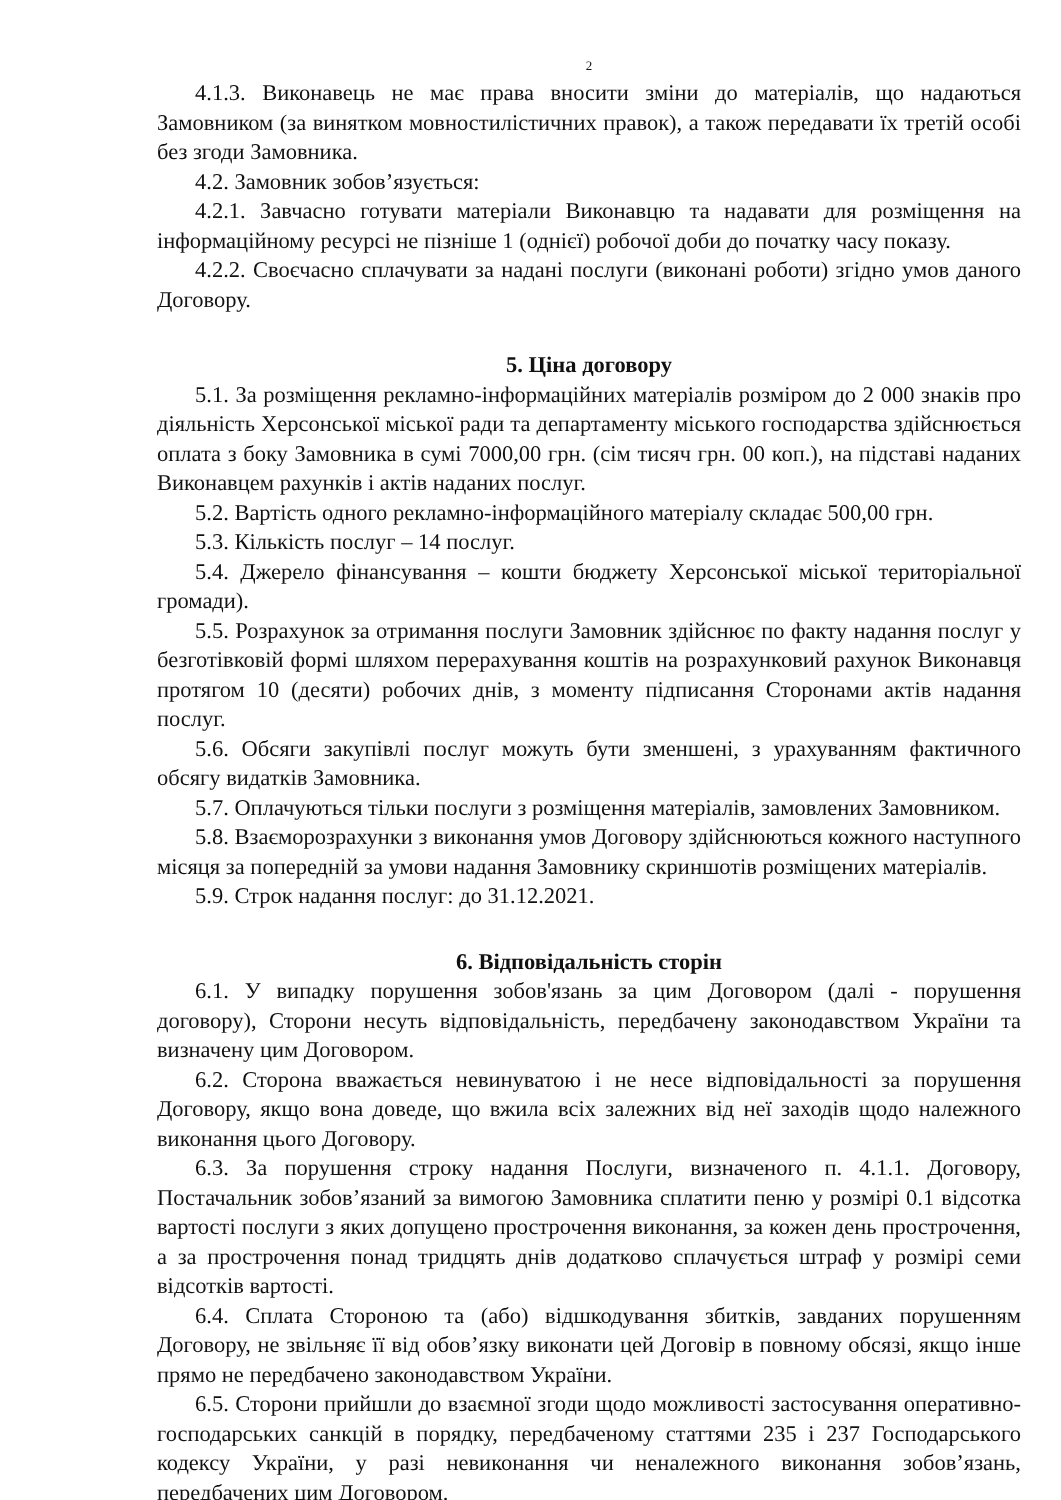2
4.1.3. Виконавець не має права вносити зміни до матеріалів, що надаються Замовником (за винятком мовностилістичних правок), а також передавати їх третій особі без згоди Замовника.
4.2. Замовник зобов’язується:
4.2.1. Завчасно готувати матеріали Виконавцю та надавати для розміщення на інформаційному ресурсі не пізніше 1 (однієї) робочої доби до початку часу показу.
4.2.2. Своєчасно сплачувати за надані послуги (виконані роботи) згідно умов даного Договору.
5. Ціна договору
5.1. За розміщення рекламно-інформаційних матеріалів розміром до 2 000 знаків про діяльність Херсонської міської ради та департаменту міського господарства здійснюється оплата з боку Замовника в сумі 7000,00 грн. (сім тисяч грн. 00 коп.), на підставі наданих Виконавцем рахунків і актів наданих послуг.
5.2. Вартість одного рекламно-інформаційного матеріалу складає 500,00 грн.
5.3. Кількість послуг – 14 послуг.
5.4. Джерело фінансування – кошти бюджету Херсонської міської територіальної громади).
5.5. Розрахунок за отримання послуги Замовник здійснює по факту надання послуг у безготівковій формі шляхом перерахування коштів на розрахунковий рахунок Виконавця протягом 10 (десяти) робочих днів, з моменту підписання Сторонами актів надання послуг.
5.6. Обсяги закупівлі послуг можуть бути зменшені, з урахуванням фактичного обсягу видатків Замовника.
5.7. Оплачуються тільки послуги з розміщення матеріалів, замовлених Замовником.
5.8. Взаєморозрахунки з виконання умов Договору здійснюються кожного наступного місяця за попередній за умови надання Замовнику скриншотів розміщених матеріалів.
5.9. Строк надання послуг: до 31.12.2021.
6. Відповідальність сторін
6.1. У випадку порушення зобов'язань за цим Договором (далі - порушення договору), Сторони несуть відповідальність, передбачену законодавством України та визначену цим Договором.
6.2. Сторона вважається невинуватою і не несе відповідальності за порушення Договору, якщо вона доведе, що вжила всіх залежних від неї заходів щодо належного виконання цього Договору.
6.3. За порушення строку надання Послуги, визначеного п. 4.1.1. Договору, Постачальник зобов’язаний за вимогою Замовника сплатити пеню у розмірі 0.1 відсотка вартості послуги з яких допущено прострочення виконання, за кожен день прострочення, а за прострочення понад тридцять днів додатково сплачується штраф у розмірі семи відсотків вартості.
6.4. Сплата Стороною та (або) відшкодування збитків, завданих порушенням Договору, не звільняє її від обов’язку виконати цей Договір в повному обсязі, якщо інше прямо не передбачено законодавством України.
6.5. Сторони прийшли до взаємної згоди щодо можливості застосування оперативно-господарських санкцій в порядку, передбаченому статтями 235 і 237 Господарського кодексу України, у разі невиконання чи неналежного виконання зобов’язань, передбачених цим Договором.